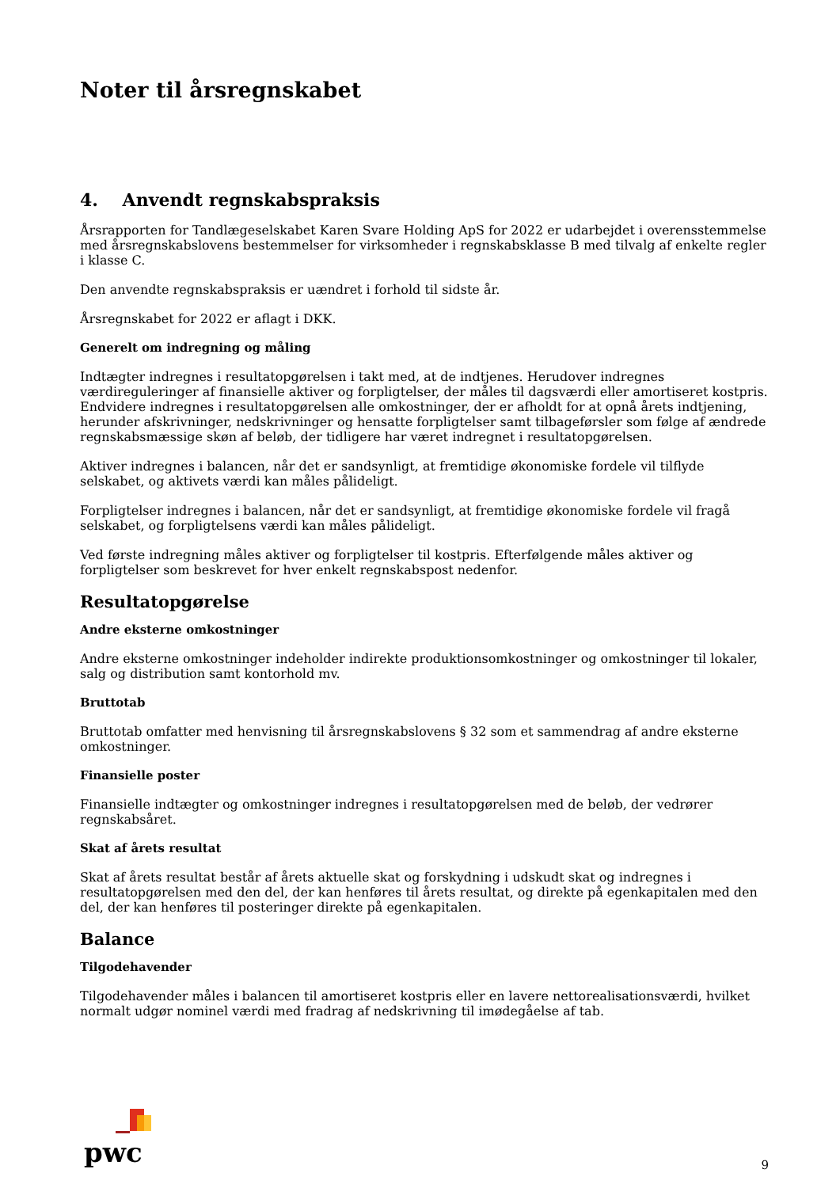Noter til årsregnskabet
4. Anvendt regnskabspraksis
Årsrapporten for Tandlægeselskabet Karen Svare Holding ApS for 2022 er udarbejdet i overensstemmelse med årsregnskabslovens bestemmelser for virksomheder i regnskabsklasse B med tilvalg af enkelte regler i klasse C.
Den anvendte regnskabspraksis er uændret i forhold til sidste år.
Årsregnskabet for 2022 er aflagt i DKK.
Generelt om indregning og måling
Indtægter indregnes i resultatopgørelsen i takt med, at de indtjenes. Herudover indregnes værdireguleringer af finansielle aktiver og forpligtelser, der måles til dagsværdi eller amortiseret kostpris. Endvidere indregnes i resultatopgørelsen alle omkostninger, der er afholdt for at opnå årets indtjening, herunder afskrivninger, nedskrivninger og hensatte forpligtelser samt tilbageførsler som følge af ændrede regnskabsmæssige skøn af beløb, der tidligere har været indregnet i resultatopgørelsen.
Aktiver indregnes i balancen, når det er sandsynligt, at fremtidige økonomiske fordele vil tilflyde selskabet, og aktivets værdi kan måles pålideligt.
Forpligtelser indregnes i balancen, når det er sandsynligt, at fremtidige økonomiske fordele vil fragå selskabet, og forpligtelsens værdi kan måles pålideligt.
Ved første indregning måles aktiver og forpligtelser til kostpris. Efterfølgende måles aktiver og forpligtelser som beskrevet for hver enkelt regnskabspost nedenfor.
Resultatopgørelse
Andre eksterne omkostninger
Andre eksterne omkostninger indeholder indirekte produktionsomkostninger og omkostninger til lokaler, salg og distribution samt kontorhold mv.
Bruttotab
Bruttotab omfatter med henvisning til årsregnskabslovens § 32 som et sammendrag af andre eksterne omkostninger.
Finansielle poster
Finansielle indtægter og omkostninger indregnes i resultatopgørelsen med de beløb, der vedrører regnskabsåret.
Skat af årets resultat
Skat af årets resultat består af årets aktuelle skat og forskydning i udskudt skat og indregnes i resultatopgørelsen med den del, der kan henføres til årets resultat, og direkte på egenkapitalen med den del, der kan henføres til posteringer direkte på egenkapitalen.
Balance
Tilgodehavender
Tilgodehavender måles i balancen til amortiseret kostpris eller en lavere nettorealisationsværdi, hvilket normalt udgør nominel værdi med fradrag af nedskrivning til imødegåelse af tab.
pwc
9